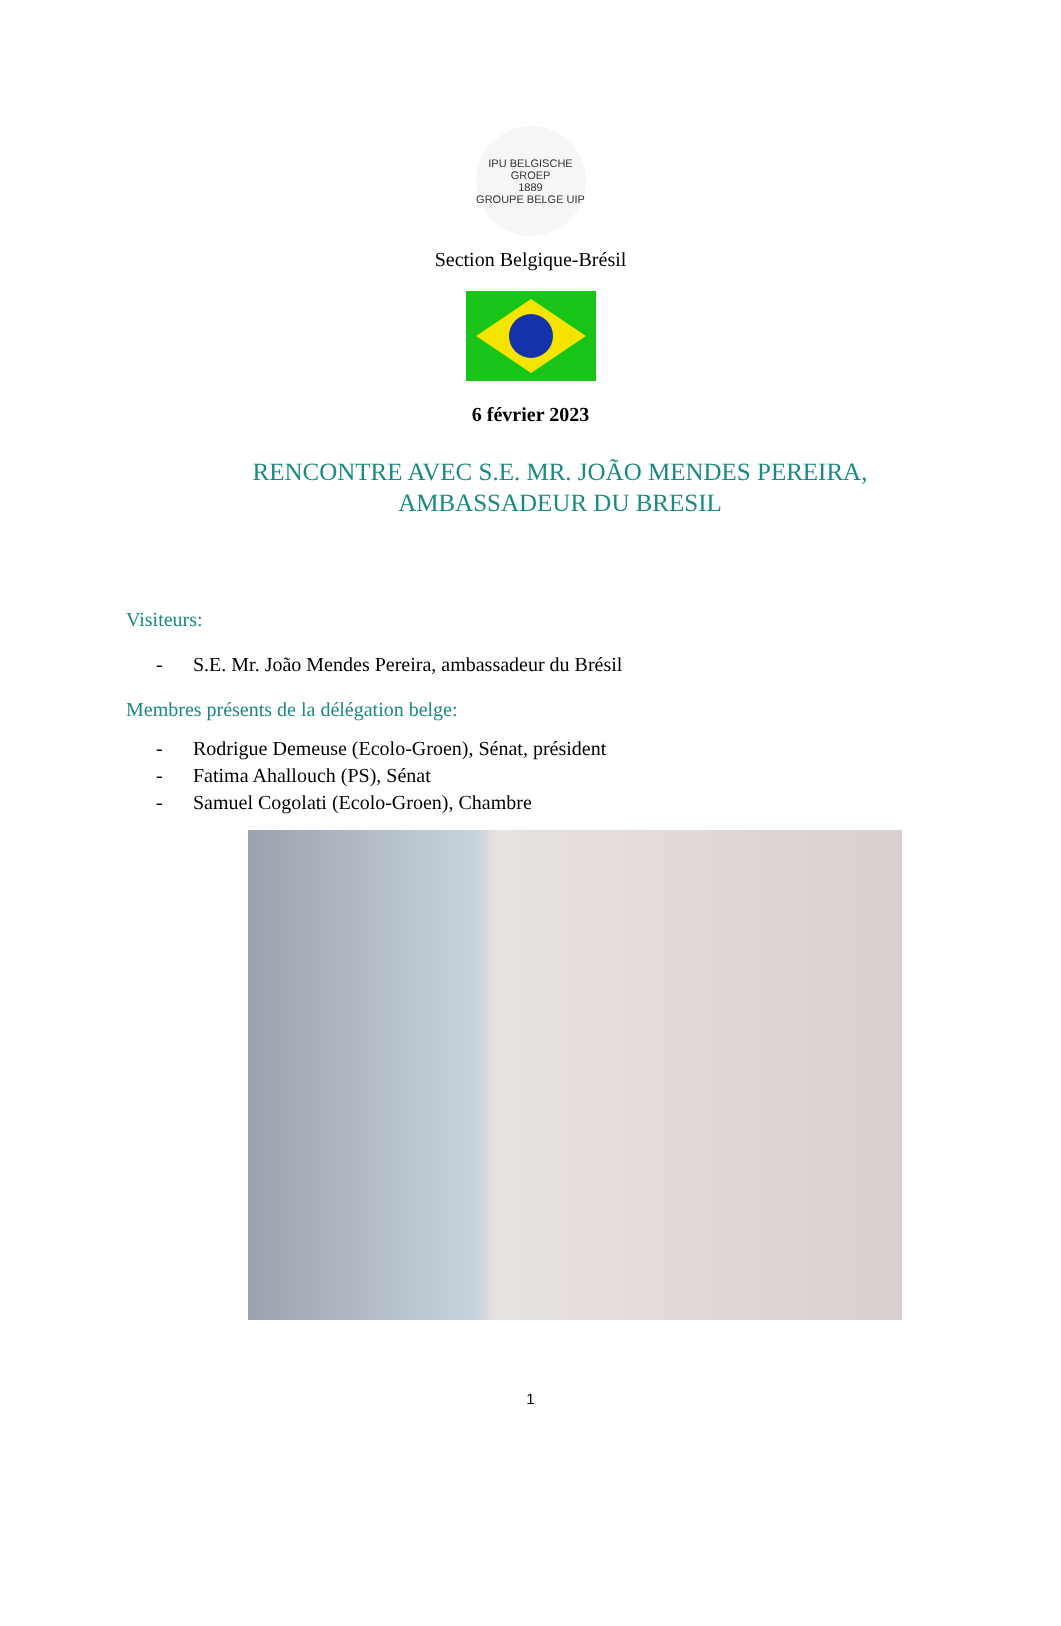IPU BELGISCHE GROEP
1889
GROUPE BELGE UIP
Section Belgique-Brésil
6 février 2023
RENCONTRE AVEC S.E. MR. JOÃO MENDES PEREIRA, AMBASSADEUR DU BRESIL
Visiteurs:
- S.E. Mr. João Mendes Pereira, ambassadeur du Brésil
Membres présents de la délégation belge:
- Rodrigue Demeuse (Ecolo-Groen), Sénat, président
- Fatima Ahallouch (PS), Sénat
- Samuel Cogolati (Ecolo-Groen), Chambre
1